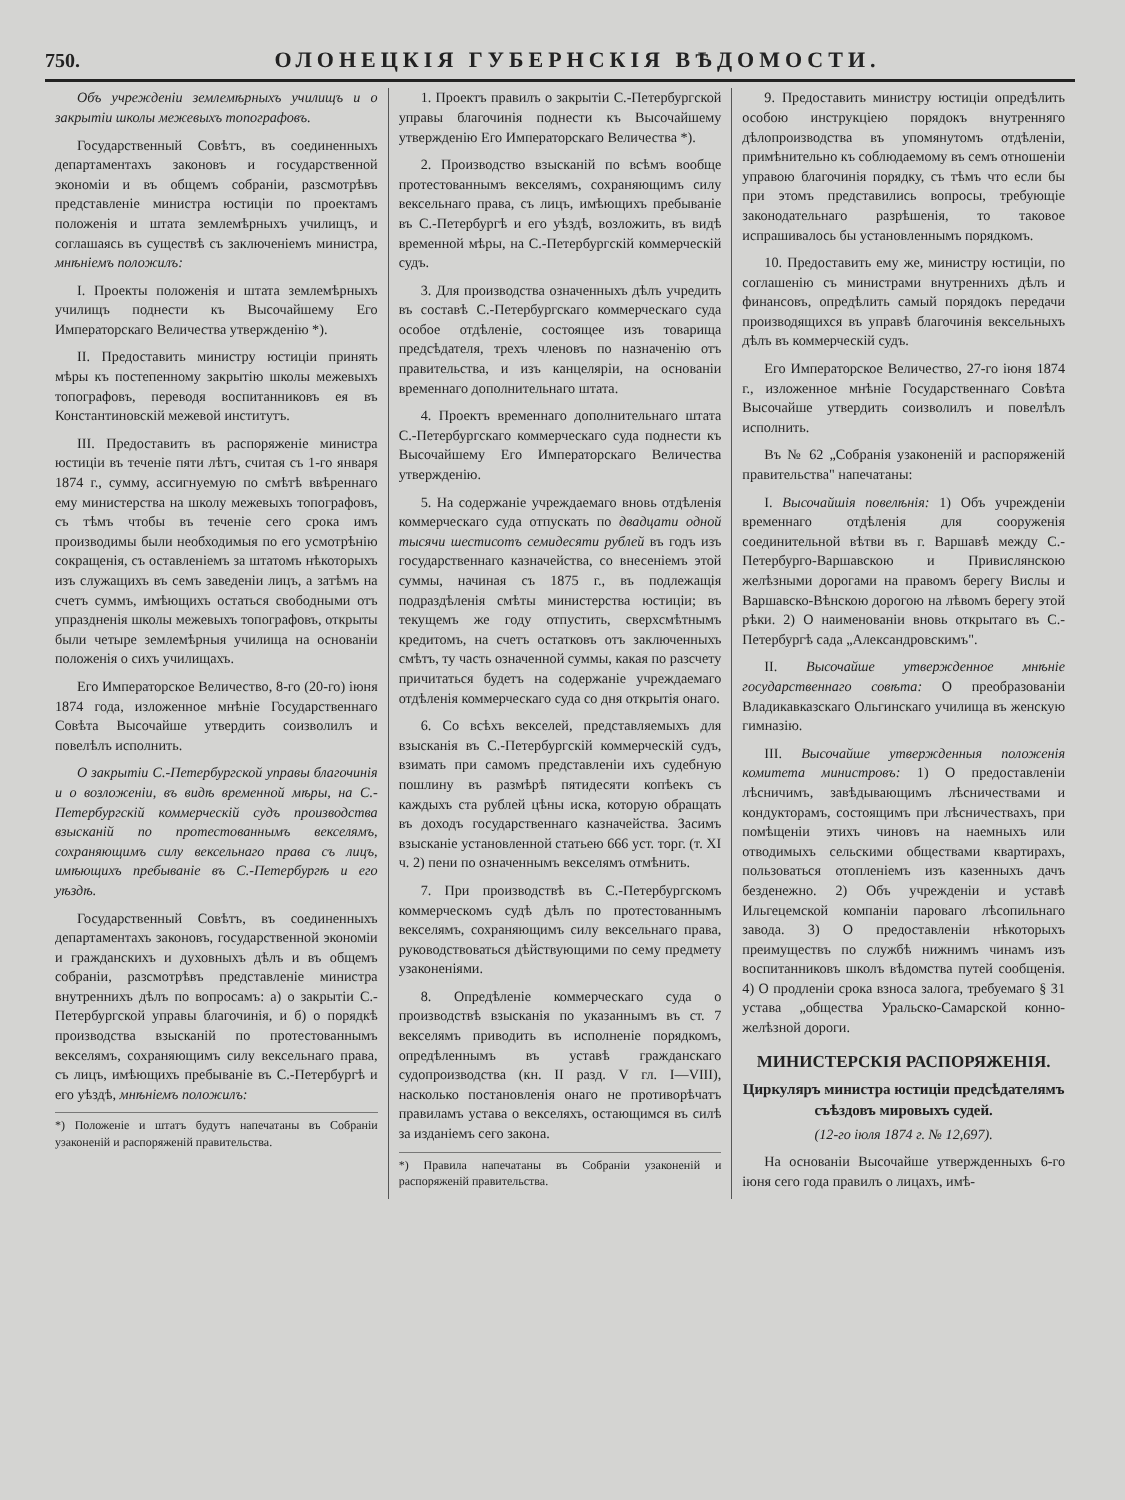750. ОЛОНЕЦКІЯ ГУБЕРНСКІЯ ВѢДОМОСТИ.
Объ учрежденіи землемѣрныхъ училищъ и о закрытіи школы межевыхъ топографовъ.
Государственный Совѣтъ, въ соединенныхъ департаментахъ законовъ и государственной экономіи и въ общемъ собраніи, разсмотрѣвъ представленіе министра юстиціи по проектамъ положенія и штата землемѣрныхъ училищъ, и соглашаясь въ существѣ съ заключеніемъ министра, мнѣніемъ положилъ:
I. Проекты положенія и штата землемѣрныхъ училищъ поднести къ Высочайшему Его Императорскаго Величества утвержденію *).
II. Предоставить министру юстиціи принять мѣры къ постепенному закрытію школы межевыхъ топографовъ, переводя воспитанниковъ ея въ Константиновскій межевой институтъ.
III. Предоставить въ распоряженіе министра юстиціи въ теченіе пяти лѣтъ, считая съ 1-го января 1874 г., сумму, ассигнуемую по смѣтѣ ввѣреннаго ему министерства на школу межевыхъ топографовъ, съ тѣмъ чтобы въ теченіе сего срока имъ производимы были необходимыя по его усмотрѣнію сокращенія, съ оставленіемъ за штатомъ нѣкоторыхъ изъ служащихъ въ семъ заведеніи лицъ, а затѣмъ на счетъ суммъ, имѣющихъ остаться свободными отъ упраздненія школы межевыхъ топографовъ, открыты были четыре землемѣрныя училища на основаніи положенія о сихъ училищахъ.
Его Императорское Величество, 8-го (20-го) іюня 1874 года, изложенное мнѣніе Государственнаго Совѣта Высочайше утвердить соизволилъ и повелѣлъ исполнить.
О закрытіи С.-Петербургской управы благочинія и о возложеніи, въ видѣ временной мѣры, на С.-Петербургскій коммерческій судъ производства взысканій по протестованнымъ векселямъ, сохраняющимъ силу вексельнаго права съ лицъ, имѣющихъ пребываніе въ С.-Петербургѣ и его уѣздѣ.
Государственный Совѣтъ, въ соединенныхъ департаментахъ законовъ, государственной экономіи и гражданскихъ и духовныхъ дѣлъ и въ общемъ собраніи, разсмотрѣвъ представленіе министра внутреннихъ дѣлъ по вопросамъ: а) о закрытіи С.-Петербургской управы благочинія, и б) о порядкѣ производства взысканій по протестованнымъ векселямъ, сохраняющимъ силу вексельнаго права, съ лицъ, имѣющихъ пребываніе въ С.-Петербургѣ и его уѣздѣ, мнѣніемъ положилъ:
*) Положеніе и штатъ будутъ напечатаны въ Собраніи узаконеній и распоряженій правительства.
1. Проектъ правилъ о закрытіи С.-Петербургской управы благочинія поднести къ Высочайшему утвержденію Его Императорскаго Величества *).
2. Производство взысканій по всѣмъ вообще протестованнымъ векселямъ, сохраняющимъ силу вексельнаго права, съ лицъ, имѣющихъ пребываніе въ С.-Петербургѣ и его уѣздѣ, возложить, въ видѣ временной мѣры, на С.-Петербургскій коммерческій судъ.
3. Для производства означенныхъ дѣлъ учредить въ составѣ С.-Петербургскаго коммерческаго суда особое отдѣленіе, состоящее изъ товарища предсѣдателя, трехъ членовъ по назначенію отъ правительства, и изъ канцеляріи, на основаніи временнаго дополнительнаго штата.
4. Проектъ временнаго дополнительнаго штата С.-Петербургскаго коммерческаго суда поднести къ Высочайшему Его Императорскаго Величества утвержденію.
5. На содержаніе учреждаемаго вновь отдѣленія коммерческаго суда отпускать по двадцати одной тысячи шестисотъ семидесяти рублей въ годъ изъ государственнаго казначейства, со внесеніемъ этой суммы, начиная съ 1875 г., въ подлежащія подраздѣленія смѣты министерства юстиціи; въ текущемъ же году отпустить, сверхсмѣтнымъ кредитомъ, на счетъ остатковъ отъ заключенныхъ смѣтъ, ту часть означенной суммы, какая по разсчету причитаться будетъ на содержаніе учреждаемаго отдѣленія коммерческаго суда со дня открытія онаго.
6. Со всѣхъ векселей, представляемыхъ для взысканія въ С.-Петербургскій коммерческій судъ, взимать при самомъ представленіи ихъ судебную пошлину въ размѣрѣ пятидесяти копѣекъ съ каждыхъ ста рублей цѣны иска, которую обращать въ доходъ государственнаго казначейства. Засимъ взысканіе установленной статьею 666 уст. торг. (т. XI ч. 2) пени по означеннымъ векселямъ отмѣнить.
7. При производствѣ въ С.-Петербургскомъ коммерческомъ судѣ дѣлъ по протестованнымъ векселямъ, сохраняющимъ силу вексельнаго права, руководствоваться дѣйствующими по сему предмету узаконеніями.
8. Опредѣленіе коммерческаго суда о производствѣ взысканія по указаннымъ въ ст. 7 векселямъ приводить въ исполненіе порядкомъ, опредѣленнымъ въ уставѣ гражданскаго судопроизводства (кн. II разд. V гл. I—VIII), насколько постановленія онаго не противорѣчатъ правиламъ устава о векселяхъ, остающимся въ силѣ за изданіемъ сего закона.
*) Правила напечатаны въ Собраніи узаконеній и распоряженій правительства.
9. Предоставить министру юстиціи опредѣлить особою инструкціею порядокъ внутренняго дѣлопроизводства въ упомянутомъ отдѣленіи, примѣнительно къ соблюдаемому въ семъ отношеніи управою благочинія порядку, съ тѣмъ что если бы при этомъ представились вопросы, требующіе законодательнаго разрѣшенія, то таковое испрашивалось бы установленнымъ порядкомъ.
10. Предоставить ему же, министру юстиціи, по соглашенію съ министрами внутреннихъ дѣлъ и финансовъ, опредѣлить самый порядокъ передачи производящихся въ управѣ благочинія вексельныхъ дѣлъ въ коммерческій судъ.
Его Императорское Величество, 27-го іюня 1874 г., изложенное мнѣніе Государственнаго Совѣта Высочайше утвердить соизволилъ и повелѣлъ исполнить.
Въ № 62 „Собранія узаконеній и распоряженій правительства" напечатаны:
I. Высочайшія повелѣнія: 1) Объ учрежденіи временнаго отдѣленія для сооруженія соединительной вѣтви въ г. Варшавѣ между С.-Петербурго-Варшавскою и Привислянскою желѣзными дорогами на правомъ берегу Вислы и Варшавско-Вѣнскою дорогою на лѣвомъ берегу этой рѣки. 2) О наименованіи вновь открытаго въ С.-Петербургѣ сада „Александровскимъ".
II. Высочайше утвержденное мнѣніе государственнаго совѣта: О преобразованіи Владикавказскаго Ольгинскаго училища въ женскую гимназію.
III. Высочайше утвержденныя положенія комитета министровъ: 1) О предоставленіи лѣсничимъ, завѣдывающимъ лѣсничествами и кондукторамъ, состоящимъ при лѣсничествахъ, при помѣщеніи этихъ чиновъ на наемныхъ или отводимыхъ сельскими обществами квартирахъ, пользоваться отопленіемъ изъ казенныхъ дачъ безденежно. 2) Объ учрежденіи и уставѣ Ильгецемской компаніи пароваго лѣсопильнаго завода. 3) О предоставленіи нѣкоторыхъ преимуществъ по службѣ нижнимъ чинамъ изъ воспитанниковъ школъ вѣдомства путей сообщенія. 4) О продленіи срока взноса залога, требуемаго § 31 устава „общества Уральско-Самарской конно-желѣзной дороги.
МИНИСТЕРСКІЯ РАСПОРЯЖЕНІЯ.
Циркуляръ министра юстиціи предсѣдателямъ съѣздовъ мировыхъ судей.
(12-го іюля 1874 г. № 12,697).
На основаніи Высочайше утвержденныхъ 6-го іюня сего года правилъ о лицахъ, имѣ-